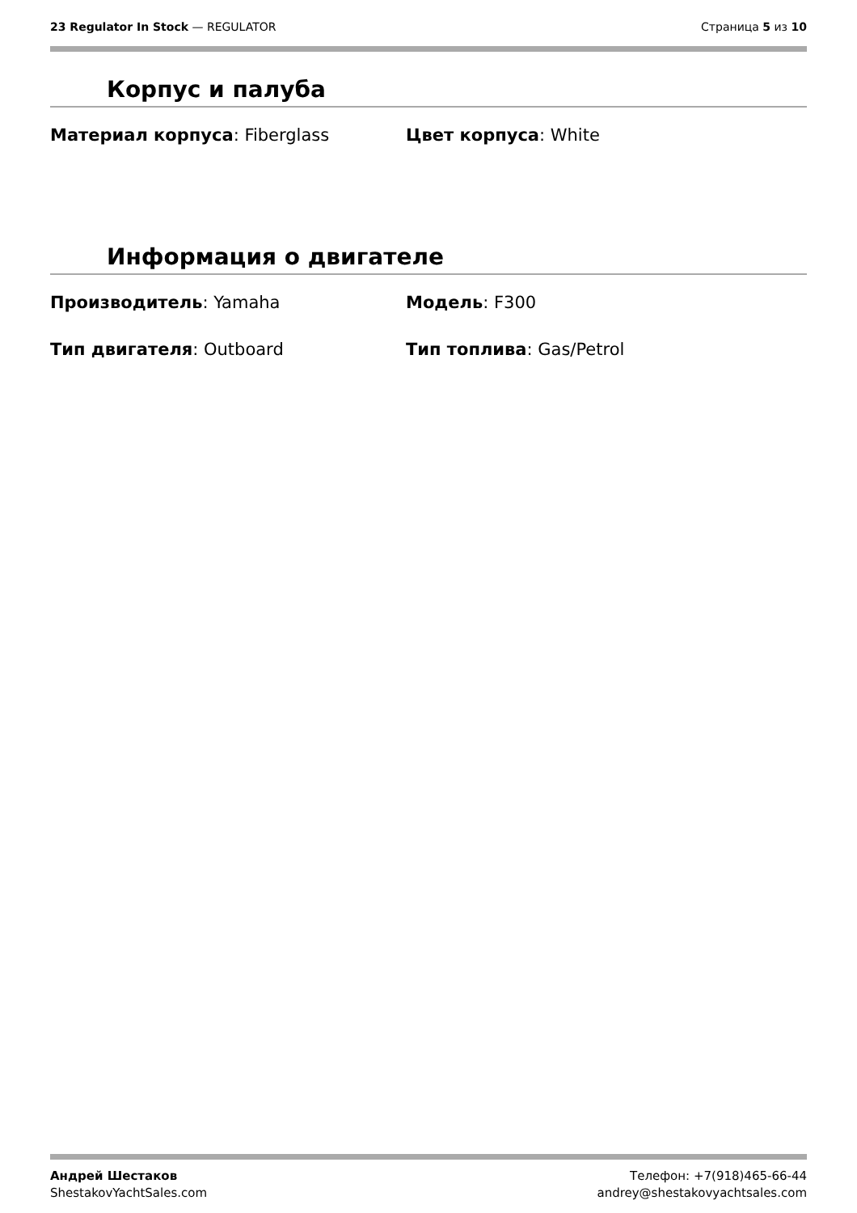23 Regulator In Stock — REGULATOR
Страница 5 из 10
Корпус и палуба
Материал корпуса: Fiberglass Цвет корпуса: White
Информация о двигателе
Производитель: Yamaha Модель: F300
Тип двигателя: Outboard Тип топлива: Gas/Petrol
Андрей Шестаков
ShestakovYachtSales.com
Телефон: +7(918)465-66-44
andrey@shestakovyachtsales.com